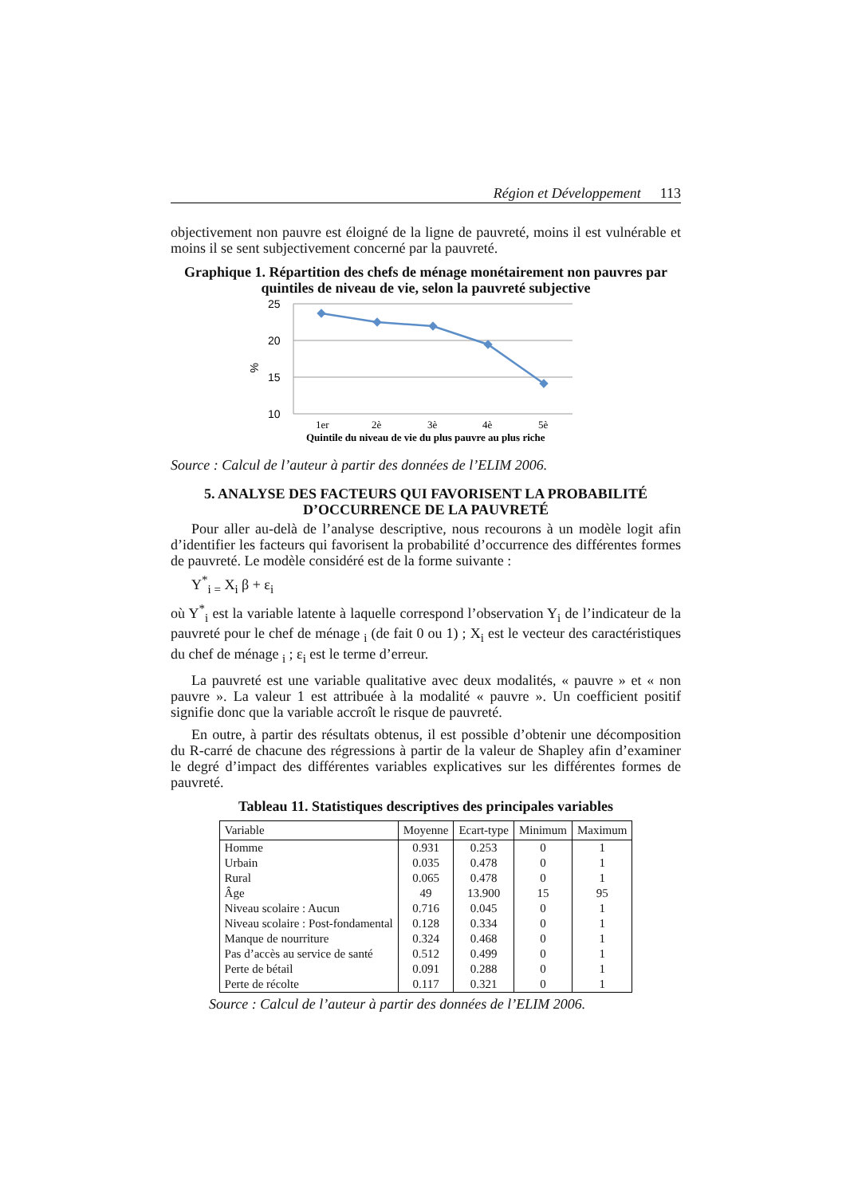Région et Développement 113
objectivement non pauvre est éloigné de la ligne de pauvreté, moins il est vulnérable et moins il se sent subjectivement concerné par la pauvreté.
Graphique 1. Répartition des chefs de ménage monétairement non pauvres par quintiles de niveau de vie, selon la pauvreté subjective
25
20
15
10
%
1er
2è
3è
4è
5è
Quintile du niveau de vie du plus pauvre au plus riche
Source : Calcul de l’auteur à partir des données de l’ELIM 2006.
5. ANALYSE DES FACTEURS QUI FAVORISENT LA PROBABILITÉ D’OCCURRENCE DE LA PAUVRETÉ
Pour aller au-delà de l’analyse descriptive, nous recourons à un modèle logit afin d’identifier les facteurs qui favorisent la probabilité d’occurrence des différentes formes de pauvreté. Le modèle considéré est de la forme suivante :
Y<sup>*</sup><sub>i =</sub> X<sub>i</sub> β + ε<sub>i</sub>
où Y<sup>*</sup><sub>i</sub> est la variable latente à laquelle correspond l’observation Y<sub>i</sub> de l’indicateur de la pauvreté pour le chef de ménage <sub>i</sub> (de fait 0 ou 1) ; X<sub>i</sub> est le vecteur des caractéristiques du chef de ménage <sub>i</sub> ; ε<sub>i</sub> est le terme d’erreur.
La pauvreté est une variable qualitative avec deux modalités, « pauvre » et « non pauvre ». La valeur 1 est attribuée à la modalité « pauvre ». Un coefficient positif signifie donc que la variable accroît le risque de pauvreté.
En outre, à partir des résultats obtenus, il est possible d’obtenir une décomposition du R-carré de chacune des régressions à partir de la valeur de Shapley afin d’examiner le degré d’impact des différentes variables explicatives sur les différentes formes de pauvreté.
Tableau 11. Statistiques descriptives des principales variables
| Variable | Moyenne | Ecart-type | Minimum | Maximum |
| --- | --- | --- | --- | --- |
| Homme | 0.931 | 0.253 | 0 | 1 |
| Urbain | 0.035 | 0.478 | 0 | 1 |
| Rural | 0.065 | 0.478 | 0 | 1 |
| Âge | 49 | 13.900 | 15 | 95 |
| Niveau scolaire : Aucun | 0.716 | 0.045 | 0 | 1 |
| Niveau scolaire : Post-fondamental | 0.128 | 0.334 | 0 | 1 |
| Manque de nourriture | 0.324 | 0.468 | 0 | 1 |
| Pas d’accès au service de santé | 0.512 | 0.499 | 0 | 1 |
| Perte de bétail | 0.091 | 0.288 | 0 | 1 |
| Perte de récolte | 0.117 | 0.321 | 0 | 1 |
Source : Calcul de l’auteur à partir des données de l’ELIM 2006.